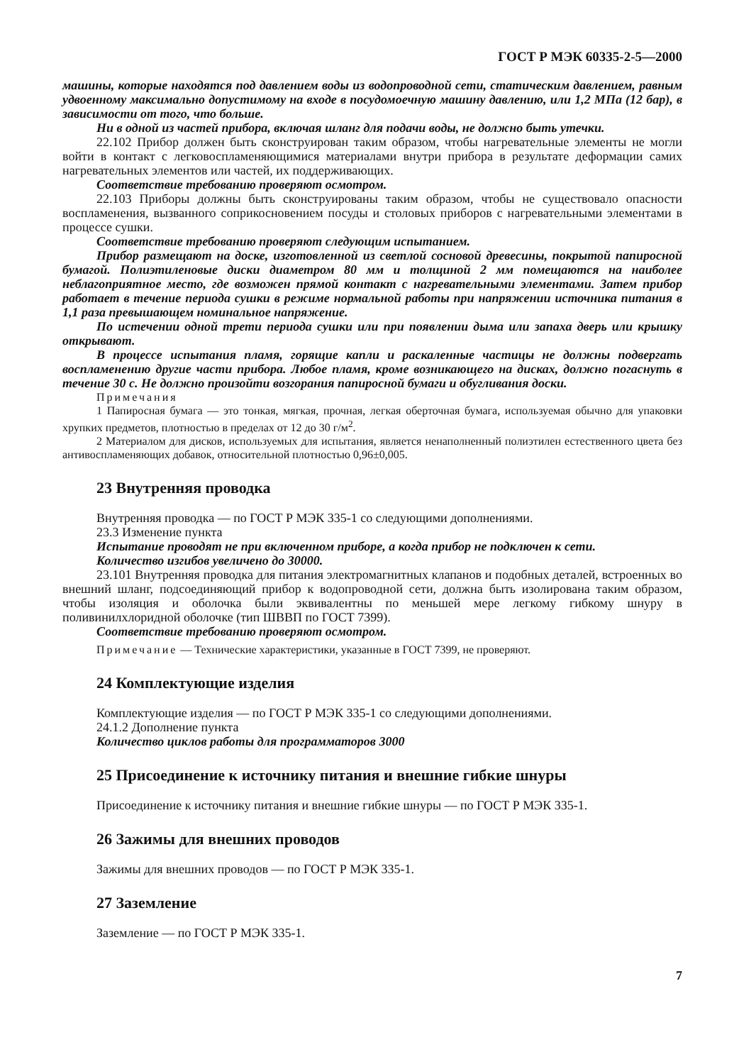ГОСТ Р МЭК 60335-2-5—2000
машины, которые находятся под давлением воды из водопроводной сети, статическим давлением, равным удвоенному максимально допустимому на входе в посудомоечную машину давлению, или 1,2 МПа (12 бар), в зависимости от того, что больше.
Ни в одной из частей прибора, включая шланг для подачи воды, не должно быть утечки.
22.102 Прибор должен быть сконструирован таким образом, чтобы нагревательные элементы не могли войти в контакт с легковоспламеняющимися материалами внутри прибора в результате деформации самих нагревательных элементов или частей, их поддерживающих.
Соответствие требованию проверяют осмотром.
22.103 Приборы должны быть сконструированы таким образом, чтобы не существовало опасности воспламенения, вызванного соприкосновением посуды и столовых приборов с нагревательными элементами в процессе сушки.
Соответствие требованию проверяют следующим испытанием.
Прибор размещают на доске, изготовленной из светлой сосновой древесины, покрытой папиросной бумагой. Полиэтиленовые диски диаметром 80 мм и толщиной 2 мм помещаются на наиболее неблагоприятное место, где возможен прямой контакт с нагревательными элементами. Затем прибор работает в течение периода сушки в режиме нормальной работы при напряжении источника питания в 1,1 раза превышающем номинальное напряжение.
По истечении одной трети периода сушки или при появлении дыма или запаха дверь или крышку открывают.
В процессе испытания пламя, горящие капли и раскаленные частицы не должны подвергать воспламенению другие части прибора. Любое пламя, кроме возникающего на дисках, должно погаснуть в течение 30 с. Не должно произойти возгорания папиросной бумаги и обугливания доски.
Примечания
1 Папиросная бумага — это тонкая, мягкая, прочная, легкая оберточная бумага, используемая обычно для упаковки хрупких предметов, плотностью в пределах от 12 до 30 г/м<sup>2</sup>.
2 Материалом для дисков, используемых для испытания, является ненаполненный полиэтилен естественного цвета без антивоспламеняющих добавок, относительной плотностью 0,96±0,005.
23 Внутренняя проводка
Внутренняя проводка — по ГОСТ Р МЭК 335-1 со следующими дополнениями.
23.3 Изменение пункта
Испытание проводят не при включенном приборе, а когда прибор не подключен к сети.
Количество изгибов увеличено до 30000.
23.101 Внутренняя проводка для питания электромагнитных клапанов и подобных деталей, встроенных во внешний шланг, подсоединяющий прибор к водопроводной сети, должна быть изолирована таким образом, чтобы изоляция и оболочка были эквивалентны по меньшей мере легкому гибкому шнуру в поливинилхлоридной оболочке (тип ШВВП по ГОСТ 7399).
Соответствие требованию проверяют осмотром.
Примечание — Технические характеристики, указанные в ГОСТ 7399, не проверяют.
24 Комплектующие изделия
Комплектующие изделия — по ГОСТ Р МЭК 335-1 со следующими дополнениями.
24.1.2 Дополнение пункта
Количество циклов работы для программаторов 3000
25 Присоединение к источнику питания и внешние гибкие шнуры
Присоединение к источнику питания и внешние гибкие шнуры — по ГОСТ Р МЭК 335-1.
26 Зажимы для внешних проводов
Зажимы для внешних проводов — по ГОСТ Р МЭК 335-1.
27 Заземление
Заземление — по ГОСТ Р МЭК 335-1.
7